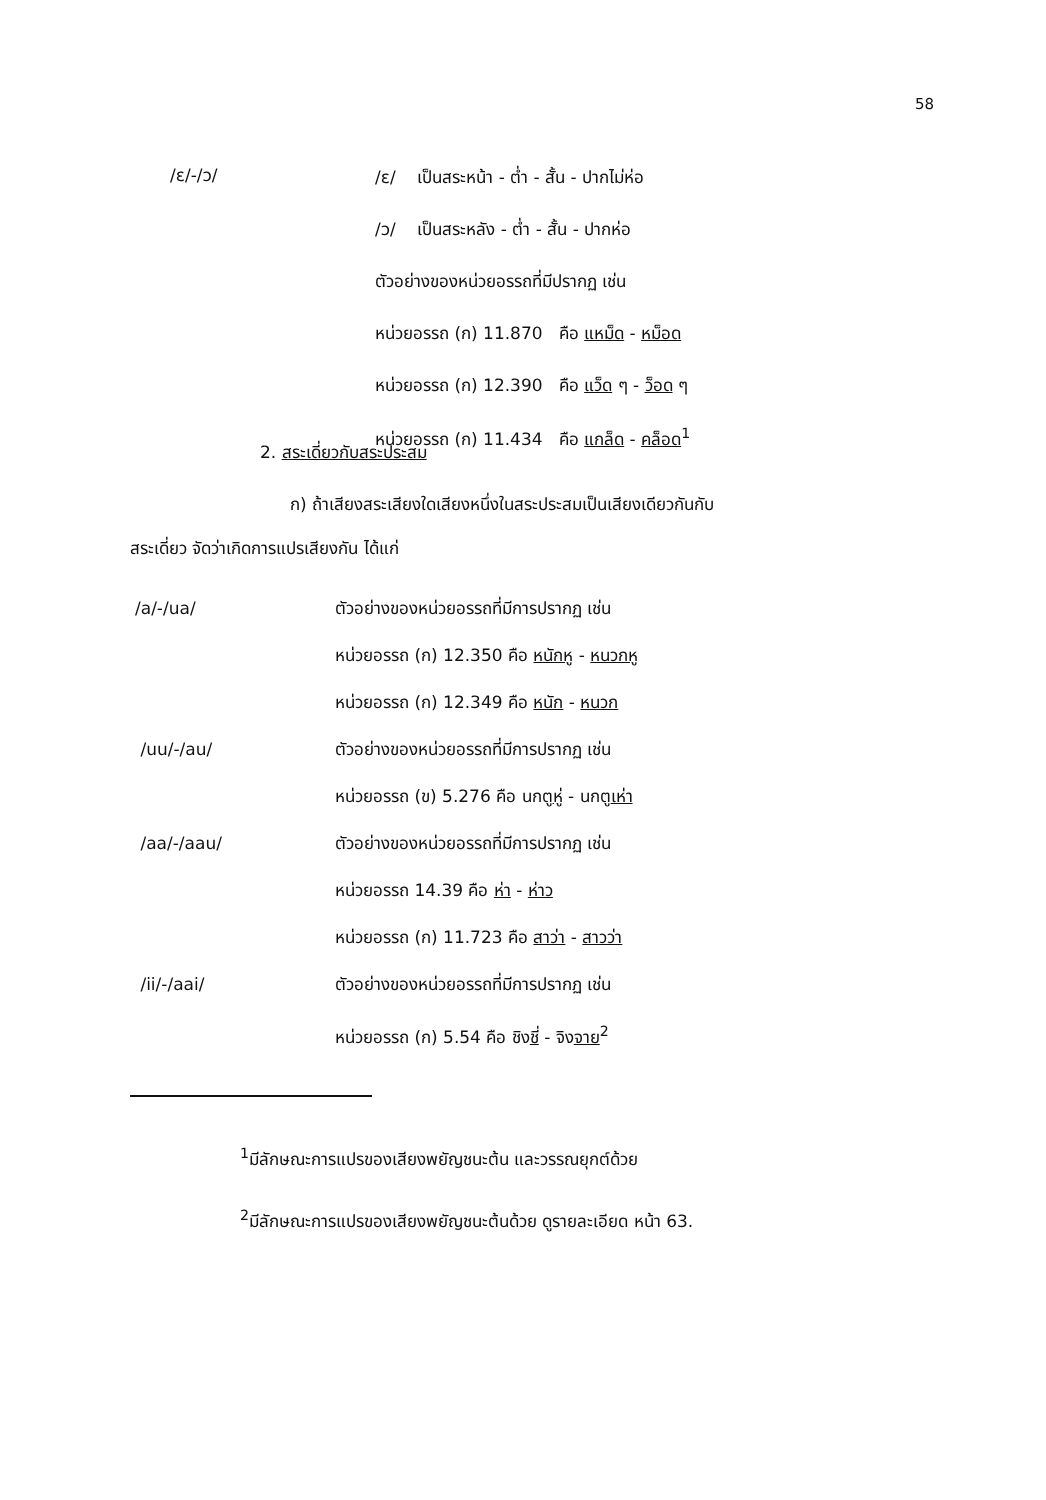58
/ɛ/-/ɔ/
/ɛ/ เป็นสระหน้า - ต่ำ - สั้น - ปากไม่ห่อ
/ɔ/ เป็นสระหลัง - ต่ำ - สั้น - ปากห่อ
ตัวอย่างของหน่วยอรรถที่มีปรากฏ เช่น
หน่วยอรรถ (ก) 11.870 คือ แหม็ด - หม็อด
หน่วยอรรถ (ก) 12.390 คือ แว็ด ๆ - ว็อด ๆ
หน่วยอรรถ (ก) 11.434 คือ แกล็ด - คล็อด<sup>1</sup>
2. สระเดี่ยวกับสระประสม
ก) ถ้าเสียงสระเสียงใดเสียงหนึ่งในสระประสมเป็นเสียงเดียวกันกับ
สระเดี่ยว จัดว่าเกิดการแปรเสียงกัน ได้แก่
/a/-/ua/ ตัวอย่างของหน่วยอรรถที่มีการปรากฏ เช่น
หน่วยอรรถ (ก) 12.350 คือ หนักหู - หนวกหู
หน่วยอรรถ (ก) 12.349 คือ หนัก - หนวก
/uu/-/au/ ตัวอย่างของหน่วยอรรถที่มีการปรากฏ เช่น
หน่วยอรรถ (ข) 5.276 คือ นกตูหู่ - นกตูเห่า
/aa/-/aau/ ตัวอย่างของหน่วยอรรถที่มีการปรากฏ เช่น
หน่วยอรรถ 14.39 คือ ห่า - ห่าว
หน่วยอรรถ (ก) 11.723 คือ สาว่า - สาวว่า
/ii/-/aai/ ตัวอย่างของหน่วยอรรถที่มีการปรากฏ เช่น
หน่วยอรรถ (ก) 5.54 คือ ชิงชี่ - จิงจาย<sup>2</sup>
<sup>1</sup> มีลักษณะการแปรของเสียงพยัญชนะต้น และวรรณยุกต์ด้วย
<sup>2</sup> มีลักษณะการแปรของเสียงพยัญชนะต้นด้วย ดูรายละเอียด หน้า 63.